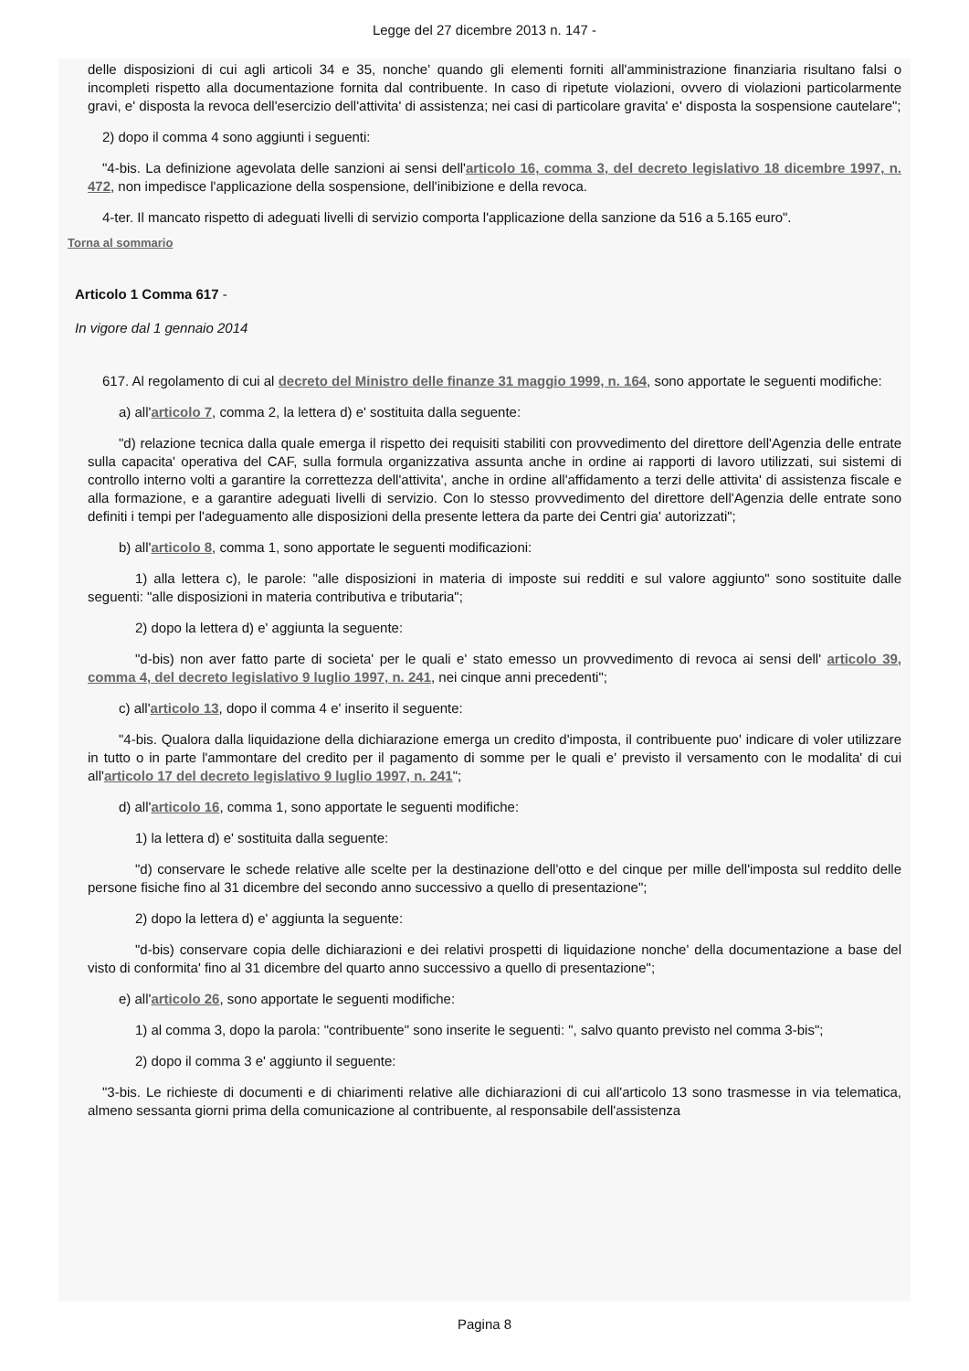Legge del 27 dicembre 2013 n. 147 -
delle disposizioni di cui agli articoli 34 e 35, nonche' quando gli elementi forniti all'amministrazione finanziaria risultano falsi o incompleti rispetto alla documentazione fornita dal contribuente. In caso di ripetute violazioni, ovvero di violazioni particolarmente gravi, e' disposta la revoca dell'esercizio dell'attivita' di assistenza; nei casi di particolare gravita' e' disposta la sospensione cautelare";
2) dopo il comma 4 sono aggiunti i seguenti:
"4-bis. La definizione agevolata delle sanzioni ai sensi dell'articolo 16, comma 3, del decreto legislativo 18 dicembre 1997, n. 472, non impedisce l'applicazione della sospensione, dell'inibizione e della revoca.
4-ter. Il mancato rispetto di adeguati livelli di servizio comporta l'applicazione della sanzione da 516 a 5.165 euro".
Torna al sommario
Articolo 1 Comma 617 -
In vigore dal 1 gennaio 2014
617. Al regolamento di cui al decreto del Ministro delle finanze 31 maggio 1999, n. 164, sono apportate le seguenti modifiche:
a) all'articolo 7, comma 2, la lettera d) e' sostituita dalla seguente:
"d) relazione tecnica dalla quale emerga il rispetto dei requisiti stabiliti con provvedimento del direttore dell'Agenzia delle entrate sulla capacita' operativa del CAF, sulla formula organizzativa assunta anche in ordine ai rapporti di lavoro utilizzati, sui sistemi di controllo interno volti a garantire la correttezza dell'attivita', anche in ordine all'affidamento a terzi delle attivita' di assistenza fiscale e alla formazione, e a garantire adeguati livelli di servizio. Con lo stesso provvedimento del direttore dell'Agenzia delle entrate sono definiti i tempi per l'adeguamento alle disposizioni della presente lettera da parte dei Centri gia' autorizzati";
b) all'articolo 8, comma 1, sono apportate le seguenti modificazioni:
1) alla lettera c), le parole: "alle disposizioni in materia di imposte sui redditi e sul valore aggiunto" sono sostituite dalle seguenti: "alle disposizioni in materia contributiva e tributaria";
2) dopo la lettera d) e' aggiunta la seguente:
"d-bis) non aver fatto parte di societa' per le quali e' stato emesso un provvedimento di revoca ai sensi dell' articolo 39, comma 4, del decreto legislativo 9 luglio 1997, n. 241, nei cinque anni precedenti";
c) all'articolo 13, dopo il comma 4 e' inserito il seguente:
"4-bis. Qualora dalla liquidazione della dichiarazione emerga un credito d'imposta, il contribuente puo' indicare di voler utilizzare in tutto o in parte l'ammontare del credito per il pagamento di somme per le quali e' previsto il versamento con le modalita' di cui all'articolo 17 del decreto legislativo 9 luglio 1997, n. 241";
d) all'articolo 16, comma 1, sono apportate le seguenti modifiche:
1) la lettera d) e' sostituita dalla seguente:
"d) conservare le schede relative alle scelte per la destinazione dell'otto e del cinque per mille dell'imposta sul reddito delle persone fisiche fino al 31 dicembre del secondo anno successivo a quello di presentazione";
2) dopo la lettera d) e' aggiunta la seguente:
"d-bis) conservare copia delle dichiarazioni e dei relativi prospetti di liquidazione nonche' della documentazione a base del visto di conformita' fino al 31 dicembre del quarto anno successivo a quello di presentazione";
e) all'articolo 26, sono apportate le seguenti modifiche:
1) al comma 3, dopo la parola: "contribuente" sono inserite le seguenti: ", salvo quanto previsto nel comma 3-bis";
2) dopo il comma 3 e' aggiunto il seguente:
"3-bis. Le richieste di documenti e di chiarimenti relative alle dichiarazioni di cui all'articolo 13 sono trasmesse in via telematica, almeno sessanta giorni prima della comunicazione al contribuente, al responsabile dell'assistenza
Pagina 8